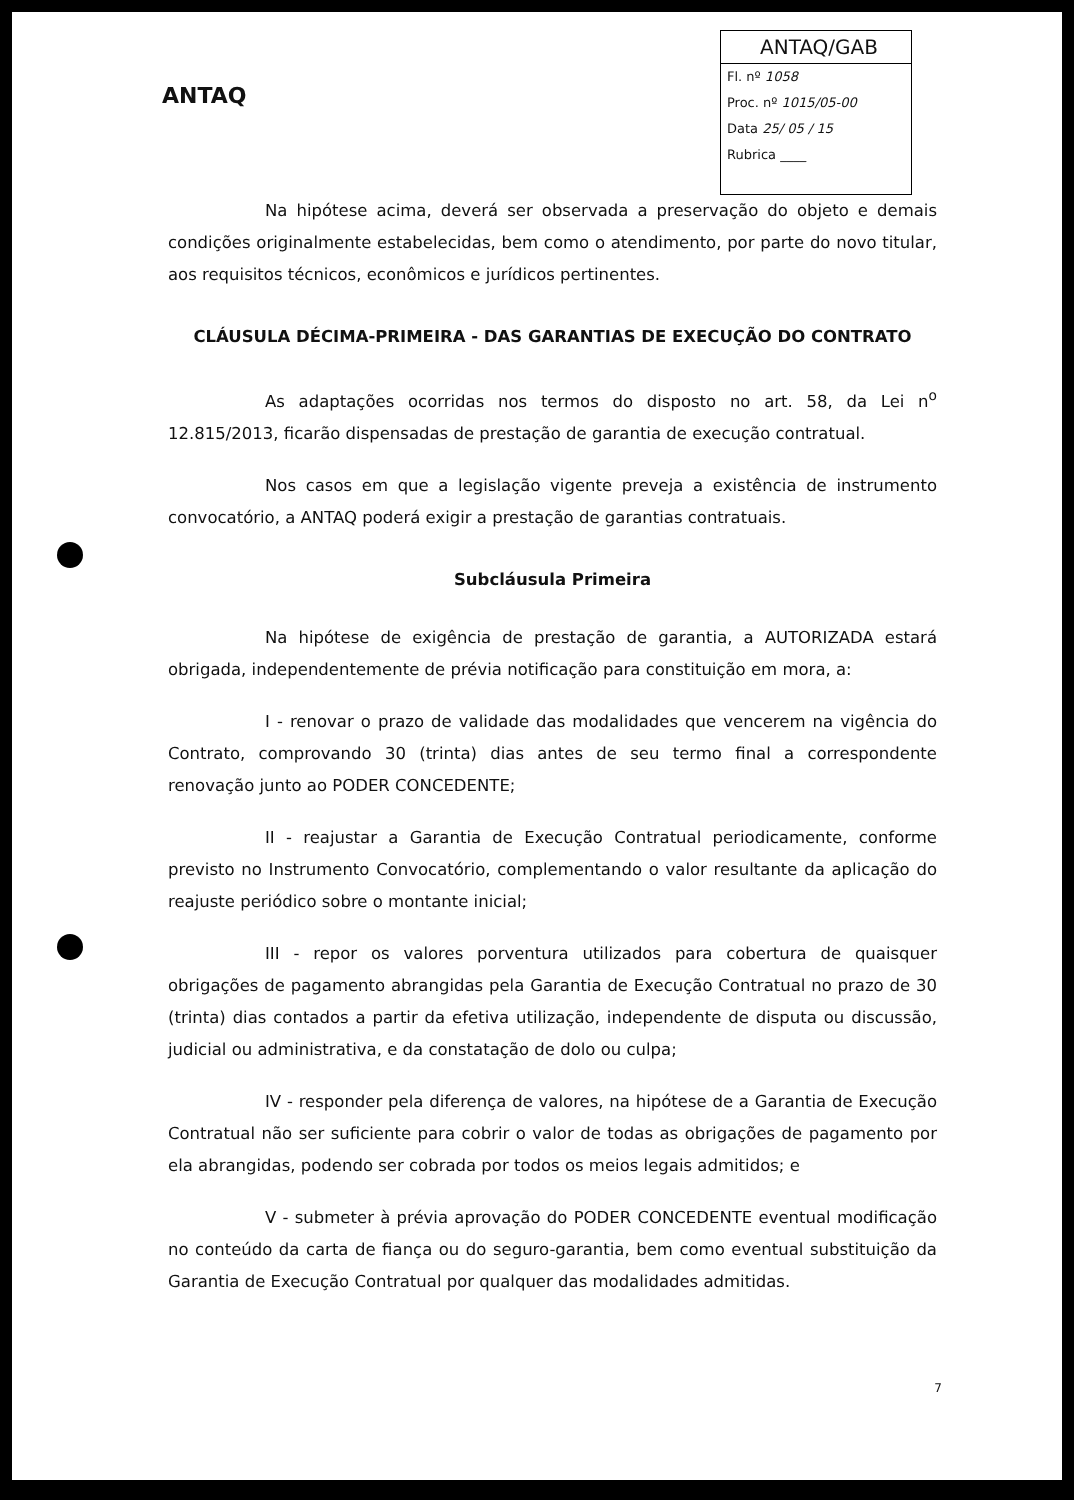ANTAQ
ANTAQ/GAB
Fl. nº 1058
Proc. nº 1015/05-00
Data 25/ 05 / 15
Rubrica ____
Na hipótese acima, deverá ser observada a preservação do objeto e demais condições originalmente estabelecidas, bem como o atendimento, por parte do novo titular, aos requisitos técnicos, econômicos e jurídicos pertinentes.
CLÁUSULA DÉCIMA-PRIMEIRA - DAS GARANTIAS DE EXECUÇÃO DO CONTRATO
As adaptações ocorridas nos termos do disposto no art. 58, da Lei n<sup>o</sup> 12.815/2013, ficarão dispensadas de prestação de garantia de execução contratual.
Nos casos em que a legislação vigente preveja a existência de instrumento convocatório, a ANTAQ poderá exigir a prestação de garantias contratuais.
Subcláusula Primeira
Na hipótese de exigência de prestação de garantia, a AUTORIZADA estará obrigada, independentemente de prévia notificação para constituição em mora, a:
I - renovar o prazo de validade das modalidades que vencerem na vigência do Contrato, comprovando 30 (trinta) dias antes de seu termo final a correspondente renovação junto ao PODER CONCEDENTE;
II - reajustar a Garantia de Execução Contratual periodicamente, conforme previsto no Instrumento Convocatório, complementando o valor resultante da aplicação do reajuste periódico sobre o montante inicial;
III - repor os valores porventura utilizados para cobertura de quaisquer obrigações de pagamento abrangidas pela Garantia de Execução Contratual no prazo de 30 (trinta) dias contados a partir da efetiva utilização, independente de disputa ou discussão, judicial ou administrativa, e da constatação de dolo ou culpa;
IV - responder pela diferença de valores, na hipótese de a Garantia de Execução Contratual não ser suficiente para cobrir o valor de todas as obrigações de pagamento por ela abrangidas, podendo ser cobrada por todos os meios legais admitidos; e
V - submeter à prévia aprovação do PODER CONCEDENTE eventual modificação no conteúdo da carta de fiança ou do seguro-garantia, bem como eventual substituição da Garantia de Execução Contratual por qualquer das modalidades admitidas.
7